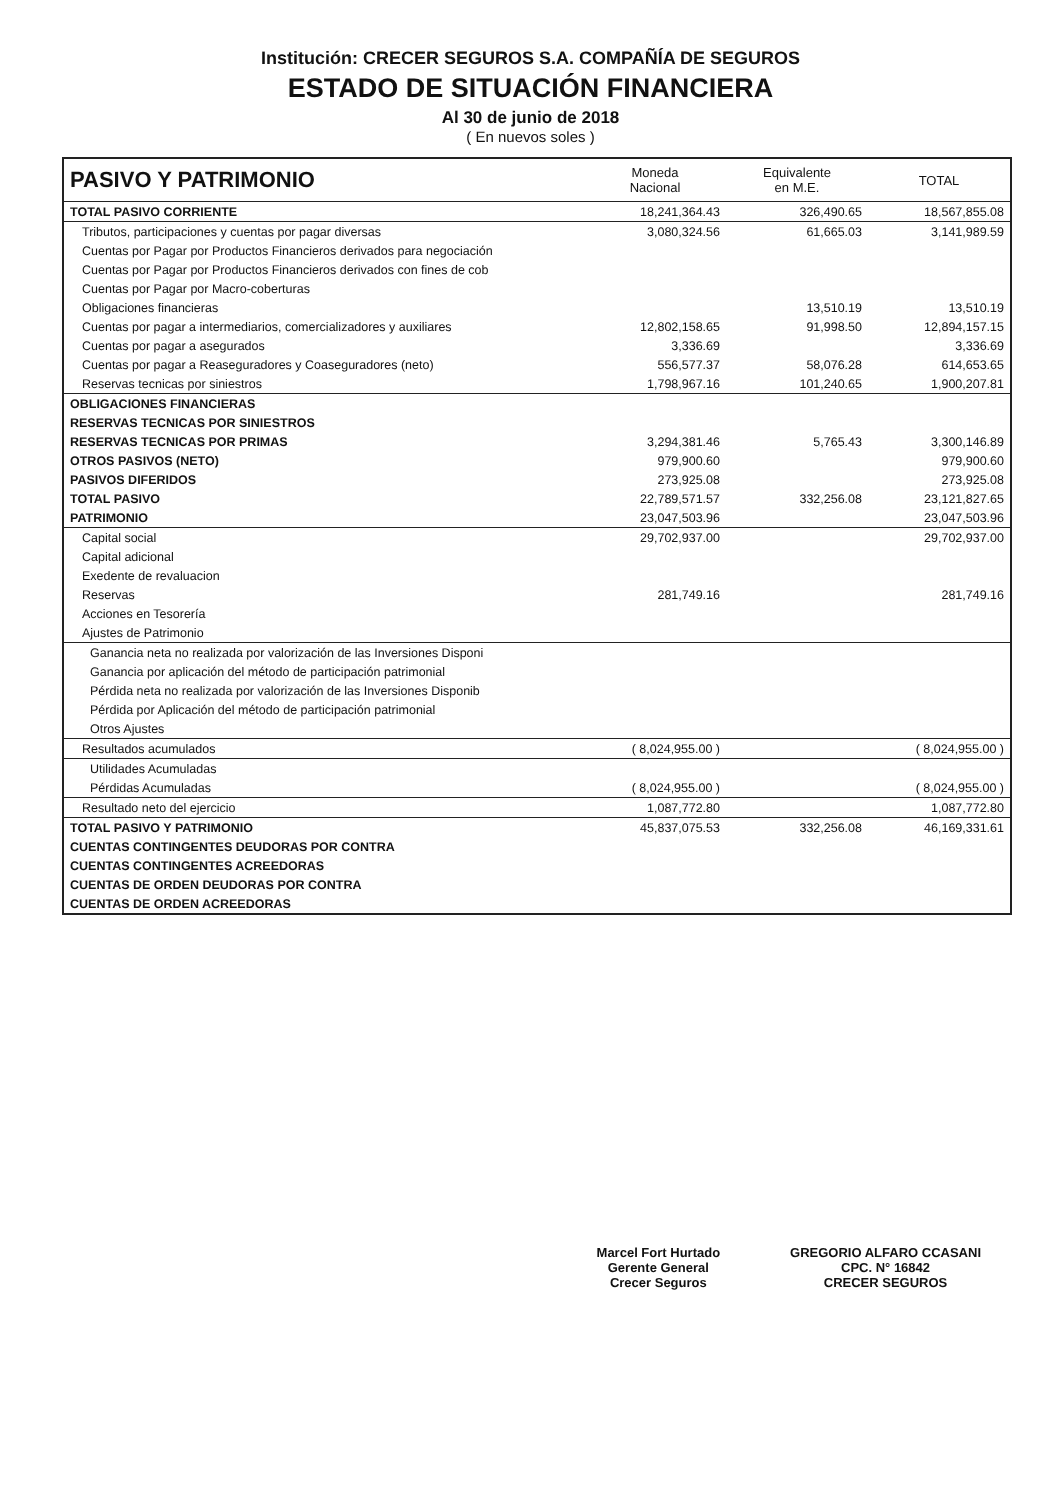Institución: CRECER SEGUROS S.A. COMPAÑÍA DE SEGUROS
ESTADO DE SITUACIÓN FINANCIERA
Al 30 de junio de 2018
( En nuevos soles )
| PASIVO Y PATRIMONIO | Moneda Nacional | Equivalente en M.E. | TOTAL |
| --- | --- | --- | --- |
| TOTAL PASIVO CORRIENTE | 18,241,364.43 | 326,490.65 | 18,567,855.08 |
| Tributos, participaciones y cuentas por pagar diversas | 3,080,324.56 | 61,665.03 | 3,141,989.59 |
| Cuentas por Pagar por Productos Financieros derivados para negociación | | | |
| Cuentas por Pagar por Productos Financieros derivados con fines de cob | | | |
| Cuentas por Pagar por Macro-coberturas | | | |
| Obligaciones financieras | | 13,510.19 | 13,510.19 |
| Cuentas por pagar a intermediarios, comercializadores y auxiliares | 12,802,158.65 | 91,998.50 | 12,894,157.15 |
| Cuentas por pagar a asegurados | 3,336.69 | | 3,336.69 |
| Cuentas por pagar a Reaseguradores y Coaseguradores (neto) | 556,577.37 | 58,076.28 | 614,653.65 |
| Reservas tecnicas por siniestros | 1,798,967.16 | 101,240.65 | 1,900,207.81 |
| OBLIGACIONES FINANCIERAS | | | |
| RESERVAS TECNICAS POR SINIESTROS | | | |
| RESERVAS TECNICAS POR PRIMAS | 3,294,381.46 | 5,765.43 | 3,300,146.89 |
| OTROS PASIVOS (NETO) | 979,900.60 | | 979,900.60 |
| PASIVOS DIFERIDOS | 273,925.08 | | 273,925.08 |
| TOTAL PASIVO | 22,789,571.57 | 332,256.08 | 23,121,827.65 |
| PATRIMONIO | 23,047,503.96 | | 23,047,503.96 |
| Capital social | 29,702,937.00 | | 29,702,937.00 |
| Capital adicional | | | |
| Exedente de revaluacion | | | |
| Reservas | 281,749.16 | | 281,749.16 |
| Acciones en Tesorería | | | |
| Ajustes de Patrimonio | | | |
| Ganancia neta no realizada por valorización de las Inversiones Disponi | | | |
| Ganancia por aplicación del método de participación patrimonial | | | |
| Pérdida neta no realizada por valorización de las Inversiones Disponib | | | |
| Pérdida por Aplicación del método de participación patrimonial | | | |
| Otros Ajustes | | | |
| Resultados acumulados | ( 8,024,955.00 ) | | ( 8,024,955.00 ) |
| Utilidades Acumuladas | | | |
| Pérdidas Acumuladas | ( 8,024,955.00 ) | | ( 8,024,955.00 ) |
| Resultado neto del ejercicio | 1,087,772.80 | | 1,087,772.80 |
| TOTAL PASIVO Y PATRIMONIO | 45,837,075.53 | 332,256.08 | 46,169,331.61 |
| CUENTAS CONTINGENTES DEUDORAS POR CONTRA | | | |
| CUENTAS CONTINGENTES ACREEDORAS | | | |
| CUENTAS DE ORDEN DEUDORAS POR CONTRA | | | |
| CUENTAS DE ORDEN ACREEDORAS | | | |
Marcel Fort Hurtado
Gerente General
Crecer Seguros
GREGORIO ALFARO CCASANI
CPC. N° 16842
CRECER SEGUROS